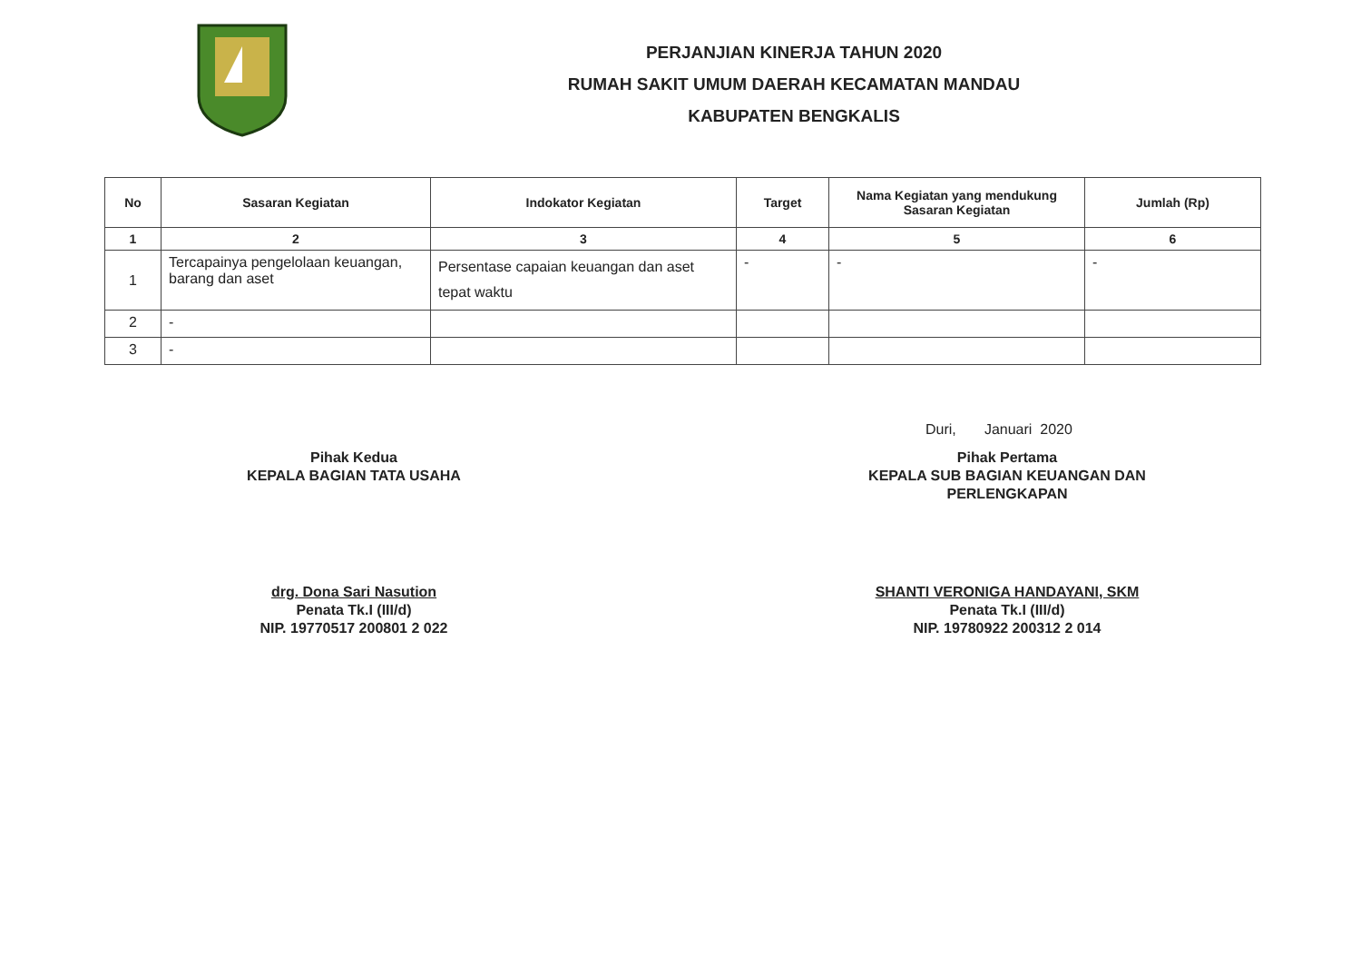PERJANJIAN KINERJA TAHUN 2020
RUMAH SAKIT UMUM DAERAH KECAMATAN MANDAU
KABUPATEN BENGKALIS
| No | Sasaran Kegiatan | Indokator Kegiatan | Target | Nama Kegiatan yang mendukung Sasaran Kegiatan | Jumlah (Rp) |
| --- | --- | --- | --- | --- | --- |
| 1 | 2 | 3 | 4 | 5 | 6 |
| 1 | Tercapainya pengelolaan keuangan, barang dan aset | Persentase capaian keuangan dan aset tepat waktu | - | - | - |
| 2 | - | | | | |
| 3 | - | | | | |
Duri, Januari 2020
Pihak Kedua
KEPALA BAGIAN TATA USAHA
drg. Dona Sari Nasution
Penata Tk.I (III/d)
NIP. 19770517 200801 2 022
Pihak Pertama
KEPALA SUB BAGIAN KEUANGAN DAN PERLENGKAPAN
SHANTI VERONIGA HANDAYANI, SKM
Penata Tk.I (III/d)
NIP. 19780922 200312 2 014